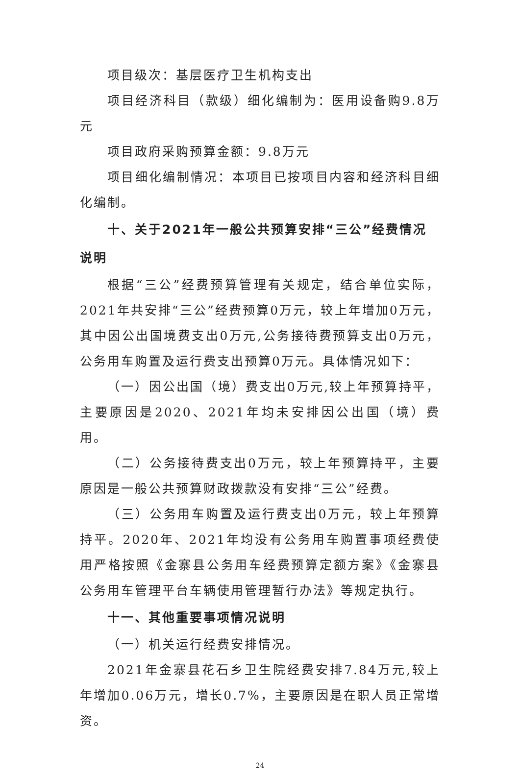项目级次：基层医疗卫生机构支出
项目经济科目（款级）细化编制为：医用设备购9.8万元
项目政府采购预算金额：9.8万元
项目细化编制情况：本项目已按项目内容和经济科目细化编制。
十、关于2021年一般公共预算安排“三公”经费情况说明
根据“三公”经费预算管理有关规定，结合单位实际，2021年共安排“三公”经费预算0万元，较上年增加0万元，其中因公出国境费支出0万元,公务接待费预算支出0万元，公务用车购置及运行费支出预算0万元。具体情况如下：
（一）因公出国（境）费支出0万元,较上年预算持平，主要原因是2020、2021年均未安排因公出国（境）费用。
（二）公务接待费支出0万元，较上年预算持平，主要原因是一般公共预算财政拨款没有安排“三公”经费。
（三）公务用车购置及运行费支出0万元，较上年预算持平。2020年、2021年均没有公务用车购置事项经费使用严格按照《金寨县公务用车经费预算定额方案》《金寨县公务用车管理平台车辆使用管理暂行办法》等规定执行。
十一、其他重要事项情况说明
（一）机关运行经费安排情况。
2021年金寨县花石乡卫生院经费安排7.84万元,较上年增加0.06万元，增长0.7%，主要原因是在职人员正常增资。
24